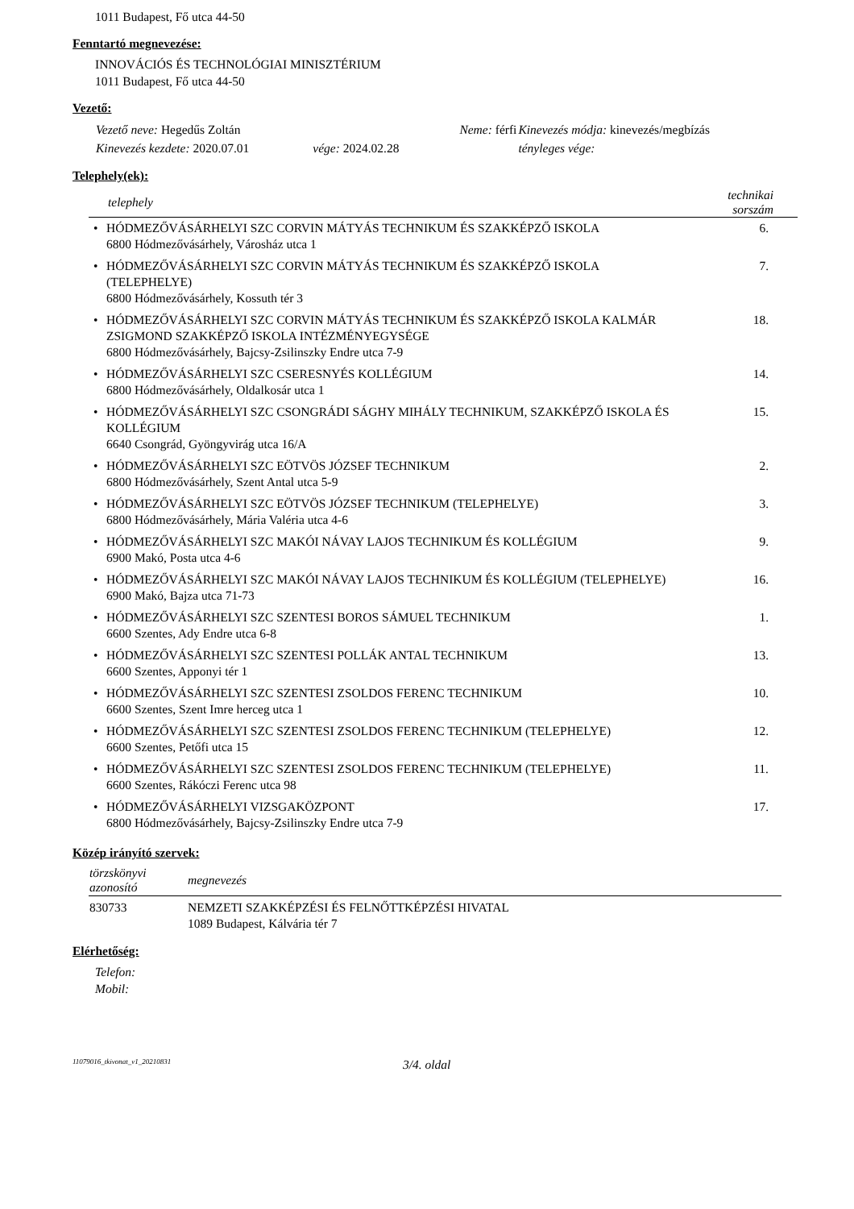1011 Budapest, Fő utca 44-50
Fenntartó megnevezése:
INNOVÁCIÓS ÉS TECHNOLÓGIAI MINISZTÉRIUM
1011 Budapest, Fő utca 44-50
Vezető:
| Vezető neve: Hegedűs Zoltán | | Neme: férfi | Kinevezés módja: kinevezés/megbízás |
| Kinevezés kezdete: 2020.07.01 | vége: 2024.02.28 | | tényleges vége: |
Telephely(ek):
| telephely | | technikai sorszám |
| --- | --- | --- |
| • | HÓDMEZŐVÁSÁRHELYI SZC CORVIN MÁTYÁS TECHNIKUM ÉS SZAKKÉPZŐ ISKOLA 6800 Hódmezővásárhely, Városház utca 1 | 6. |
| • | HÓDMEZŐVÁSÁRHELYI SZC CORVIN MÁTYÁS TECHNIKUM ÉS SZAKKÉPZŐ ISKOLA (TELEPHELYE) 6800 Hódmezővásárhely, Kossuth tér 3 | 7. |
| • | HÓDMEZŐVÁSÁRHELYI SZC CORVIN MÁTYÁS TECHNIKUM ÉS SZAKKÉPZŐ ISKOLA KALMÁR ZSIGMOND SZAKKÉPZŐ ISKOLA INTÉZMÉNYEGYSÉGE 6800 Hódmezővásárhely, Bajcsy-Zsilinszky Endre utca 7-9 | 18. |
| • | HÓDMEZŐVÁSÁRHELYI SZC CSERESNYÉS KOLLÉGIUM 6800 Hódmezővásárhely, Oldalkosár utca 1 | 14. |
| • | HÓDMEZŐVÁSÁRHELYI SZC CSONGRÁDI SÁGHY MIHÁLY TECHNIKUM, SZAKKÉPZŐ ISKOLA ÉS KOLLÉGIUM 6640 Csongrád, Gyöngyvirág utca 16/A | 15. |
| • | HÓDMEZŐVÁSÁRHELYI SZC EÖTVÖS JÓZSEF TECHNIKUM 6800 Hódmezővásárhely, Szent Antal utca 5-9 | 2. |
| • | HÓDMEZŐVÁSÁRHELYI SZC EÖTVÖS JÓZSEF TECHNIKUM (TELEPHELYE) 6800 Hódmezővásárhely, Mária Valéria utca 4-6 | 3. |
| • | HÓDMEZŐVÁSÁRHELYI SZC MAKÓI NÁVAY LAJOS TECHNIKUM ÉS KOLLÉGIUM 6900 Makó, Posta utca 4-6 | 9. |
| • | HÓDMEZŐVÁSÁRHELYI SZC MAKÓI NÁVAY LAJOS TECHNIKUM ÉS KOLLÉGIUM (TELEPHELYE) 6900 Makó, Bajza utca 71-73 | 16. |
| • | HÓDMEZŐVÁSÁRHELYI SZC SZENTESI BOROS SÁMUEL TECHNIKUM 6600 Szentes, Ady Endre utca 6-8 | 1. |
| • | HÓDMEZŐVÁSÁRHELYI SZC SZENTESI POLLÁK ANTAL TECHNIKUM 6600 Szentes, Apponyi tér 1 | 13. |
| • | HÓDMEZŐVÁSÁRHELYI SZC SZENTESI ZSOLDOS FERENC TECHNIKUM 6600 Szentes, Szent Imre herceg utca 1 | 10. |
| • | HÓDMEZŐVÁSÁRHELYI SZC SZENTESI ZSOLDOS FERENC TECHNIKUM (TELEPHELYE) 6600 Szentes, Petőfi utca 15 | 12. |
| • | HÓDMEZŐVÁSÁRHELYI SZC SZENTESI ZSOLDOS FERENC TECHNIKUM (TELEPHELYE) 6600 Szentes, Rákóczi Ferenc utca 98 | 11. |
| • | HÓDMEZŐVÁSÁRHELYI VIZSGAKÖZPONT 6800 Hódmezővásárhely, Bajcsy-Zsilinszky Endre utca 7-9 | 17. |
Közép irányító szervek:
| törzskönyvi azonosító | megnevezés |
| --- | --- |
| 830733 | NEMZETI SZAKKÉPZÉSI ÉS FELNŐTTKÉPZÉSI HIVATAL 1089 Budapest, Kálvária tér 7 |
Elérhetőség:
Telefon:
Mobil:
11079016_tkivonat_v1_20210831 3/4. oldal